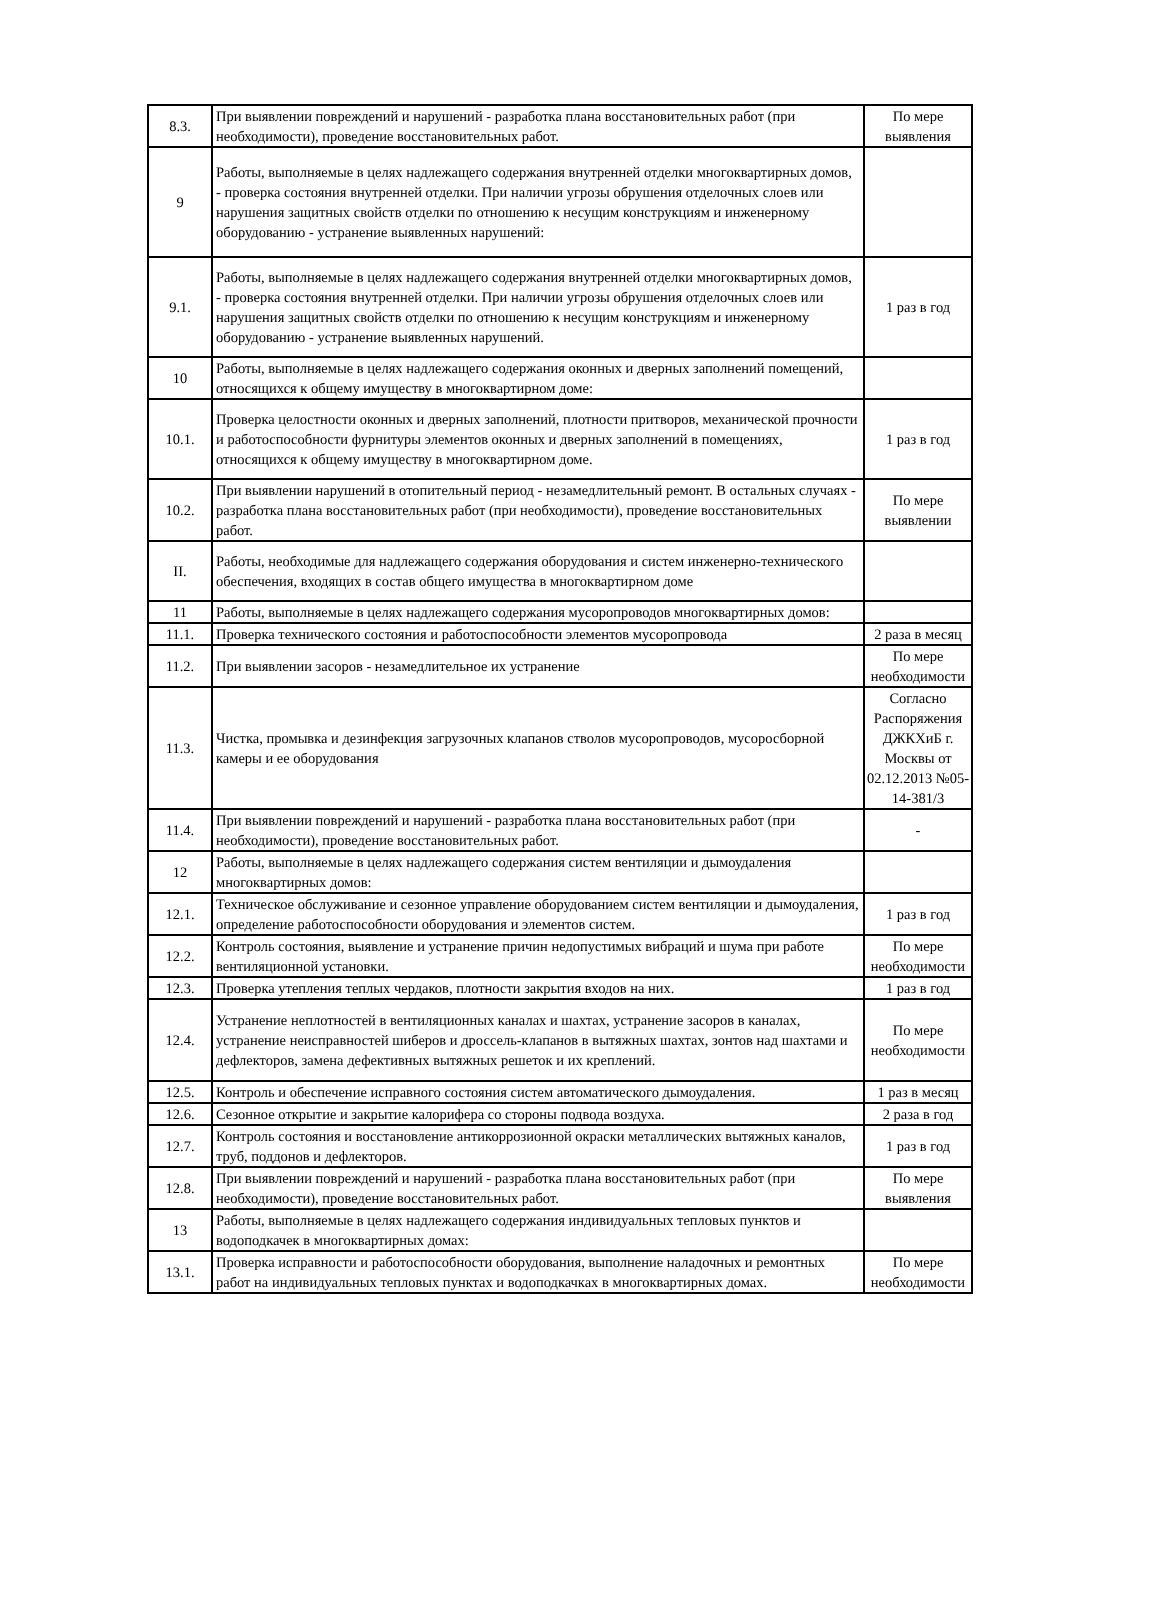| 8.3. | При выявлении повреждений и нарушений - разработка плана восстановительных работ (при необходимости), проведение восстановительных работ. | По мере выявления |
| 9 | Работы, выполняемые в целях надлежащего содержания внутренней отделки многоквартирных домов, - проверка состояния внутренней отделки. При наличии угрозы обрушения отделочных слоев или нарушения защитных свойств отделки по отношению к несущим конструкциям и инженерному оборудованию - устранение выявленных нарушений: | |
| 9.1. | Работы, выполняемые в целях надлежащего содержания внутренней отделки многоквартирных домов, - проверка состояния внутренней отделки. При наличии угрозы обрушения отделочных слоев или нарушения защитных свойств отделки по отношению к несущим конструкциям и инженерному оборудованию - устранение выявленных нарушений. | 1 раз в год |
| 10 | Работы, выполняемые в целях надлежащего содержания оконных и дверных заполнений помещений, относящихся к общему имуществу в многоквартирном доме: | |
| 10.1. | Проверка целостности оконных и дверных заполнений, плотности притворов, механической прочности и работоспособности фурнитуры элементов оконных и дверных заполнений в помещениях, относящихся к общему имуществу в многоквартирном доме. | 1 раз в год |
| 10.2. | При выявлении нарушений в отопительный период - незамедлительный ремонт. В остальных случаях - разработка плана восстановительных работ (при необходимости), проведение восстановительных работ. | По мере выявлении |
| II. | Работы, необходимые для надлежащего содержания оборудования и систем инженерно-технического обеспечения, входящих в состав общего имущества в многоквартирном доме | |
| 11 | Работы, выполняемые в целях надлежащего содержания мусоропроводов многоквартирных домов: | |
| 11.1. | Проверка технического состояния и работоспособности элементов мусоропровода | 2 раза в месяц |
| 11.2. | При выявлении засоров - незамедлительное их устранение | По мере необходимости |
| 11.3. | Чистка, промывка и дезинфекция загрузочных клапанов стволов мусоропроводов, мусоросборной камеры и ее оборудования | Согласно Распоряжения ДЖКХиБ г. Москвы от 02.12.2013 №05-14-381/3 |
| 11.4. | При выявлении повреждений и нарушений - разработка плана восстановительных работ (при необходимости), проведение восстановительных работ. | - |
| 12 | Работы, выполняемые в целях надлежащего содержания систем вентиляции и дымоудаления многоквартирных домов: | |
| 12.1. | Техническое обслуживание и сезонное управление оборудованием систем вентиляции и дымоудаления, определение работоспособности оборудования и элементов систем. | 1 раз в год |
| 12.2. | Контроль состояния, выявление и устранение причин недопустимых вибраций и шума при работе вентиляционной установки. | По мере необходимости |
| 12.3. | Проверка утепления теплых чердаков, плотности закрытия входов на них. | 1 раз в год |
| 12.4. | Устранение неплотностей в вентиляционных каналах и шахтах, устранение засоров в каналах, устранение неисправностей шиберов и дроссель-клапанов в вытяжных шахтах, зонтов над шахтами и дефлекторов, замена дефективных вытяжных решеток и их креплений. | По мере необходимости |
| 12.5. | Контроль и обеспечение исправного состояния систем автоматического дымоудаления. | 1 раз в месяц |
| 12.6. | Сезонное открытие и закрытие калорифера со стороны подвода воздуха. | 2 раза в год |
| 12.7. | Контроль состояния и восстановление антикоррозионной окраски металлических вытяжных каналов, труб, поддонов и дефлекторов. | 1 раз в год |
| 12.8. | При выявлении повреждений и нарушений - разработка плана восстановительных работ (при необходимости), проведение восстановительных работ. | По мере выявления |
| 13 | Работы, выполняемые в целях надлежащего содержания индивидуальных тепловых пунктов и водоподкачек в многоквартирных домах: | |
| 13.1. | Проверка исправности и работоспособности оборудования, выполнение наладочных и ремонтных работ на индивидуальных тепловых пунктах и водоподкачках в многоквартирных домах. | По мере необходимости |